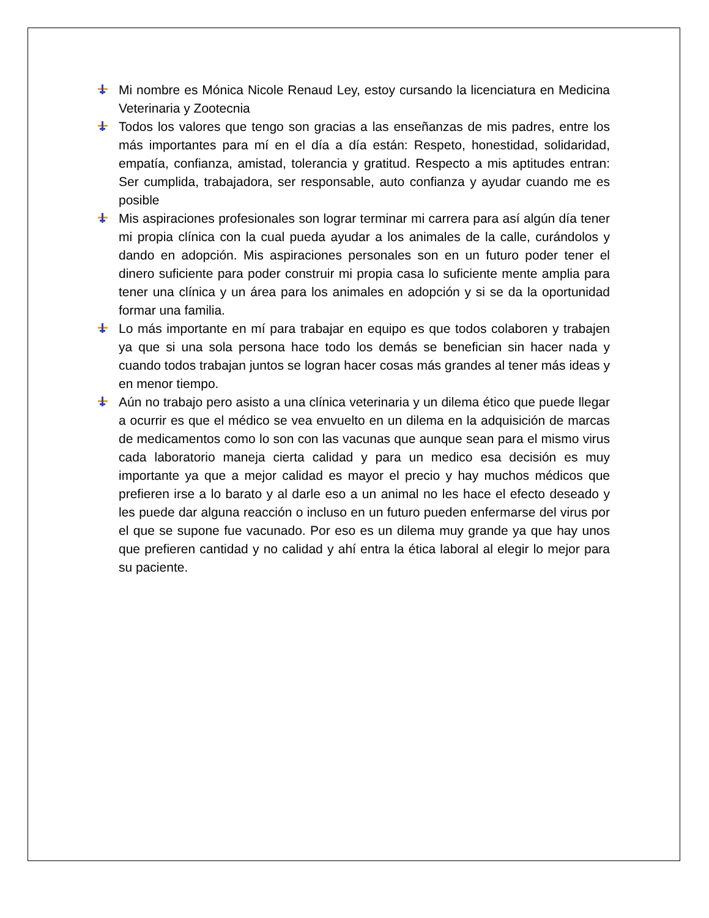Mi nombre es Mónica Nicole Renaud Ley, estoy cursando la licenciatura en Medicina Veterinaria y Zootecnia
Todos los valores que tengo son gracias a las enseñanzas de mis padres, entre los más importantes para mí en el día a día están: Respeto, honestidad, solidaridad, empatía, confianza, amistad, tolerancia y gratitud. Respecto a mis aptitudes entran: Ser cumplida, trabajadora, ser responsable, auto confianza y ayudar cuando me es posible
Mis aspiraciones profesionales son lograr terminar mi carrera para así algún día tener mi propia clínica con la cual pueda ayudar a los animales de la calle, curándolos y dando en adopción. Mis aspiraciones personales son en un futuro poder tener el dinero suficiente para poder construir mi propia casa lo suficiente mente amplia para tener una clínica y un área para los animales en adopción y si se da la oportunidad formar una familia.
Lo más importante en mí para trabajar en equipo es que todos colaboren y trabajen ya que si una sola persona hace todo los demás se benefician sin hacer nada y cuando todos trabajan juntos se logran hacer cosas más grandes al tener más ideas y en menor tiempo.
Aún no trabajo pero asisto a una clínica veterinaria y un dilema ético que puede llegar a ocurrir es que el médico se vea envuelto en un dilema en la adquisición de marcas de medicamentos como lo son con las vacunas que aunque sean para el mismo virus cada laboratorio maneja cierta calidad y para un medico esa decisión es muy importante ya que a mejor calidad es mayor el precio y hay muchos médicos que prefieren irse a lo barato y al darle eso a un animal no les hace el efecto deseado y les puede dar alguna reacción o incluso en un futuro pueden enfermarse del virus por el que se supone fue vacunado. Por eso es un dilema muy grande ya que hay unos que prefieren cantidad y no calidad y ahí entra la ética laboral al elegir lo mejor para su paciente.